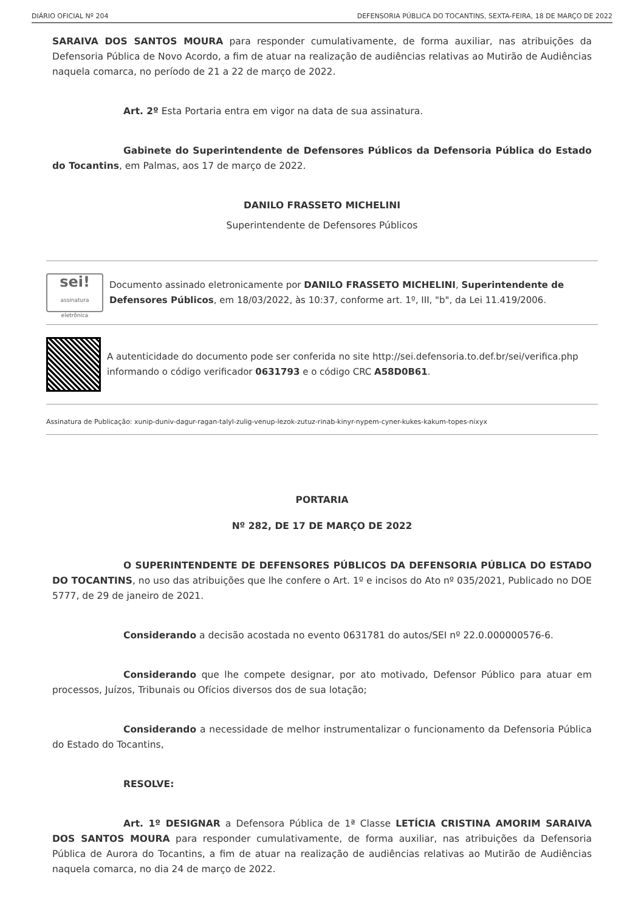DIÁRIO OFICIAL Nº 204 DEFENSORIA PÚBLICA DO TOCANTINS, SEXTA-FEIRA, 18 DE MARÇO DE 2022
SARAIVA DOS SANTOS MOURA para responder cumulativamente, de forma auxiliar, nas atribuições da Defensoria Pública de Novo Acordo, a fim de atuar na realização de audiências relativas ao Mutirão de Audiências naquela comarca, no período de 21 a 22 de março de 2022.
Art. 2º Esta Portaria entra em vigor na data de sua assinatura.
Gabinete do Superintendente de Defensores Públicos da Defensoria Pública do Estado do Tocantins, em Palmas, aos 17 de março de 2022.
DANILO FRASSETO MICHELINI
Superintendente de Defensores Públicos
sei!
assinatura eletrônica
Documento assinado eletronicamente por DANILO FRASSETO MICHELINI, Superintendente de Defensores Públicos, em 18/03/2022, às 10:37, conforme art. 1º, III, "b", da Lei 11.419/2006.
A autenticidade do documento pode ser conferida no site http://sei.defensoria.to.def.br/sei/verifica.php informando o código verificador 0631793 e o código CRC A58D0B61.
Assinatura de Publicação: xunip-duniv-dagur-ragan-talyl-zulig-venup-lezok-zutuz-rinab-kinyr-nypem-cyner-kukes-kakum-topes-nixyx
PORTARIA
Nº 282, DE 17 DE MARÇO DE 2022
O SUPERINTENDENTE DE DEFENSORES PÚBLICOS DA DEFENSORIA PÚBLICA DO ESTADO DO TOCANTINS, no uso das atribuições que lhe confere o Art. 1º e incisos do Ato nº 035/2021, Publicado no DOE 5777, de 29 de janeiro de 2021.
Considerando a decisão acostada no evento 0631781 do autos/SEI nº 22.0.000000576-6.
Considerando que lhe compete designar, por ato motivado, Defensor Público para atuar em processos, Juízos, Tribunais ou Ofícios diversos dos de sua lotação;
Considerando a necessidade de melhor instrumentalizar o funcionamento da Defensoria Pública do Estado do Tocantins,
RESOLVE:
Art. 1º DESIGNAR a Defensora Pública de 1ª Classe LETÍCIA CRISTINA AMORIM SARAIVA DOS SANTOS MOURA para responder cumulativamente, de forma auxiliar, nas atribuições da Defensoria Pública de Aurora do Tocantins, a fim de atuar na realização de audiências relativas ao Mutirão de Audiências naquela comarca, no dia 24 de março de 2022.